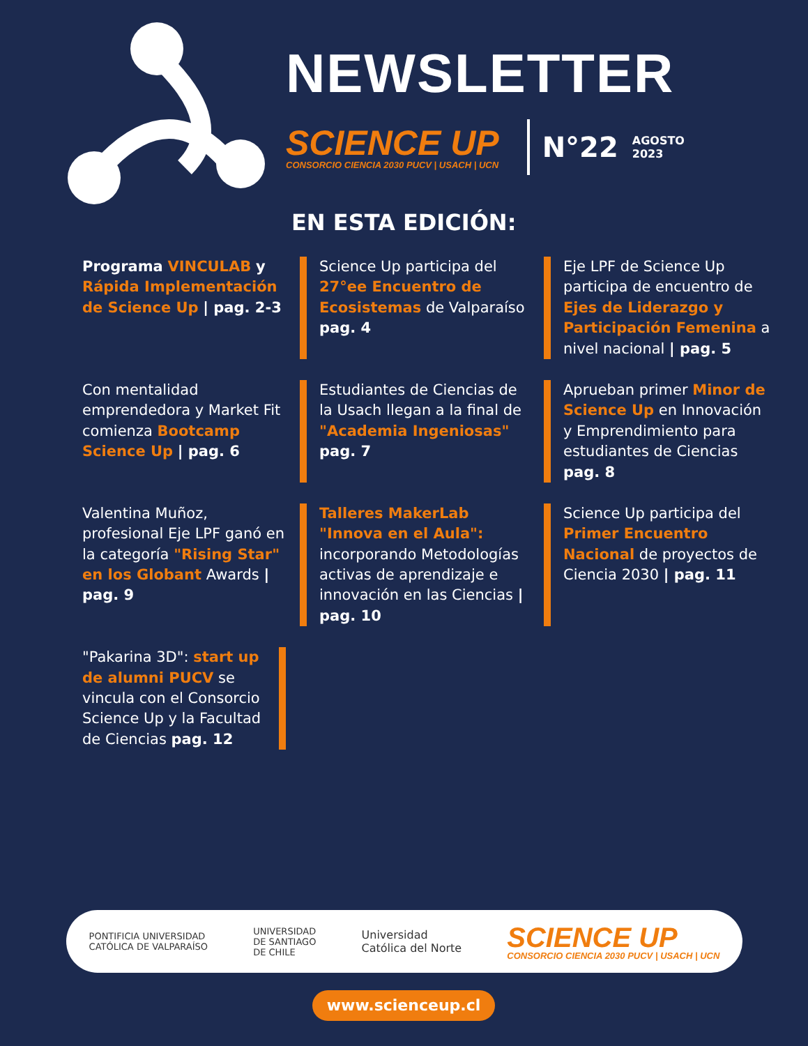NEWSLETTER
SCIENCE UP
CONSORCIO CIENCIA 2030 PUCV | USACH | UCN
N°22 AGOSTO
2023
EN ESTA EDICIÓN:
Programa VINCULAB y Rápida Implementación de Science Up | pag. 2-3
Science Up participa del 27°ee Encuentro de Ecosistemas de Valparaíso pag. 4
Eje LPF de Science Up participa de encuentro de Ejes de Liderazgo y Participación Femenina a nivel nacional | pag. 5
Con mentalidad emprendedora y Market Fit comienza Bootcamp Science Up | pag. 6
Estudiantes de Ciencias de la Usach llegan a la final de "Academia Ingeniosas" pag. 7
Aprueban primer Minor de Science Up en Innovación y Emprendimiento para estudiantes de Ciencias pag. 8
Valentina Muñoz, profesional Eje LPF ganó en la categoría "Rising Star" en los Globant Awards | pag. 9
Talleres MakerLab "Innova en el Aula": incorporando Metodologías activas de aprendizaje e innovación en las Ciencias | pag. 10
Science Up participa del Primer Encuentro Nacional de proyectos de Ciencia 2030 | pag. 11
"Pakarina 3D": start up de alumni PUCV se vincula con el Consorcio Science Up y la Facultad de Ciencias pag. 12
PONTIFICIA UNIVERSIDAD
CATÓLICA DE VALPARAÍSO UNIVERSIDAD
DE SANTIAGO
DE CHILE Universidad
Católica del Norte SCIENCE UP
CONSORCIO CIENCIA 2030 PUCV | USACH | UCN
www.scienceup.cl